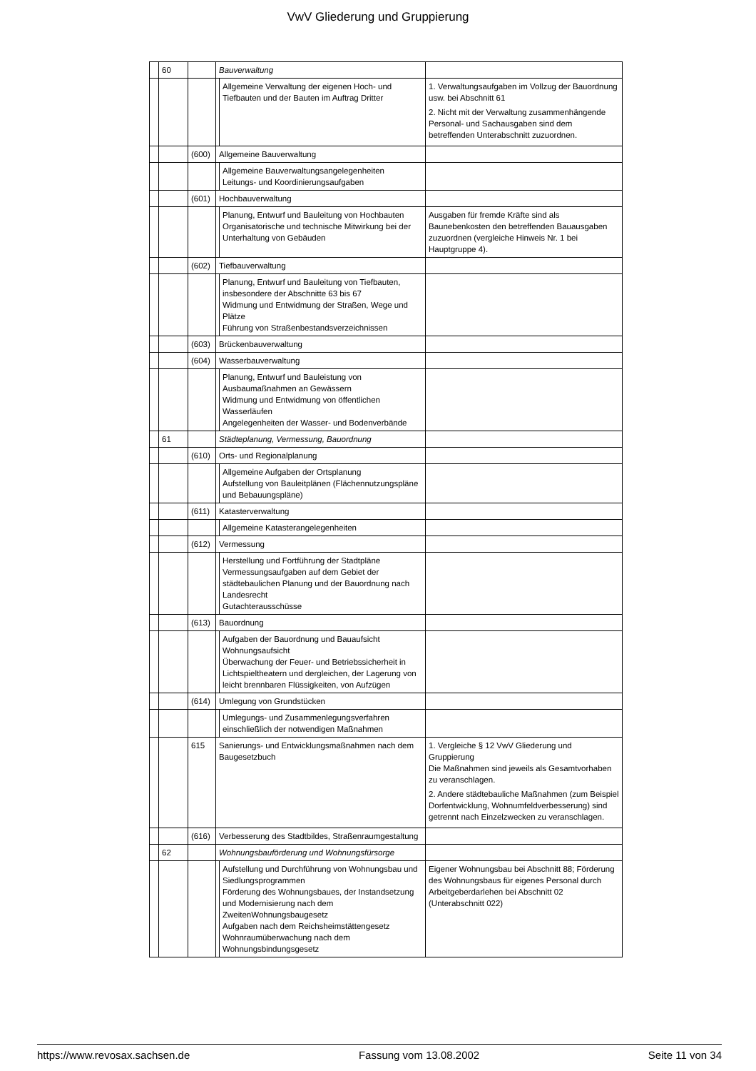VwV Gliederung und Gruppierung
| | 60 | | Bauverwaltung | | |
| | | | | Allgemeine Verwaltung der eigenen Hoch- und Tiefbauten und der Bauten im Auftrag Dritter | 1. Verwaltungsaufgaben im Vollzug der Bauordnung usw. bei Abschnitt 61 2. Nicht mit der Verwaltung zusammenhängende Personal- und Sachausgaben sind dem betreffenden Unterabschnitt zuzuordnen. |
| | | (600) | Allgemeine Bauverwaltung | | |
| | | | | Allgemeine Bauverwaltungsangelegenheiten Leitungs- und Koordinierungsaufgaben | |
| | | (601) | Hochbauverwaltung | | |
| | | | | Planung, Entwurf und Bauleitung von Hochbauten Organisatorische und technische Mitwirkung bei der Unterhaltung von Gebäuden | Ausgaben für fremde Kräfte sind als Baunebenkosten den betreffenden Bauausgaben zuzuordnen (vergleiche Hinweis Nr. 1 bei Hauptgruppe 4). |
| | | (602) | Tiefbauverwaltung | | |
| | | | | Planung, Entwurf und Bauleitung von Tiefbauten, insbesondere der Abschnitte 63 bis 67 Widmung und Entwidmung der Straßen, Wege und Plätze Führung von Straßenbestandsverzeichnissen | |
| | | (603) | Brückenbauverwaltung | | |
| | | (604) | Wasserbauverwaltung | | |
| | | | | Planung, Entwurf und Bauleistung von Ausbaumaßnahmen an Gewässern Widmung und Entwidmung von öffentlichen Wasserläufen Angelegenheiten der Wasser- und Bodenverbände | |
| | 61 | | Städteplanung, Vermessung, Bauordnung | | |
| | | (610) | Orts- und Regionalplanung | | |
| | | | | Allgemeine Aufgaben der Ortsplanung Aufstellung von Bauleitplänen (Flächennutzungspläne und Bebauungspläne) | |
| | | (611) | Katasterverwaltung | | |
| | | | | Allgemeine Katasterangelegenheiten | |
| | | (612) | Vermessung | | |
| | | | | Herstellung und Fortführung der Stadtpläne Vermessungsaufgaben auf dem Gebiet der städtebaulichen Planung und der Bauordnung nach Landesrecht Gutachterausschüsse | |
| | | (613) | Bauordnung | | |
| | | | | Aufgaben der Bauordnung und Bauaufsicht Wohnungsaufsicht Überwachung der Feuer- und Betriebssicherheit in Lichtspieltheatern und dergleichen, der Lagerung von leicht brennbaren Flüssigkeiten, von Aufzügen | |
| | | (614) | Umlegung von Grundstücken | | |
| | | | | Umlegungs- und Zusammenlegungsverfahren einschließlich der notwendigen Maßnahmen | |
| | | 615 | Sanierungs- und Entwicklungsmaßnahmen nach dem Baugesetzbuch | | 1. Vergleiche § 12 VwV Gliederung und Gruppierung Die Maßnahmen sind jeweils als Gesamtvorhaben zu veranschlagen. 2. Andere städtebauliche Maßnahmen (zum Beispiel Dorfentwicklung, Wohnumfeldverbesserung) sind getrennt nach Einzelzwecken zu veranschlagen. |
| | | (616) | Verbesserung des Stadtbildes, Straßenraumgestaltung | | |
| | 62 | | Wohnungsbauförderung und Wohnungsfürsorge | | |
| | | | | Aufstellung und Durchführung von Wohnungsbau und Siedlungsprogrammen Förderung des Wohnungsbaues, der Instandsetzung und Modernisierung nach dem ZweitenWohnungsbaugesetz Aufgaben nach dem Reichsheimstättengesetz Wohnraumüberwachung nach dem Wohnungsbindungsgesetz | Eigener Wohnungsbau bei Abschnitt 88; Förderung des Wohnungsbaus für eigenes Personal durch Arbeitgeberdarlehen bei Abschnitt 02 (Unterabschnitt 022) |
https://www.revosax.sachsen.de Fassung vom 13.08.2002 Seite 11 von 34